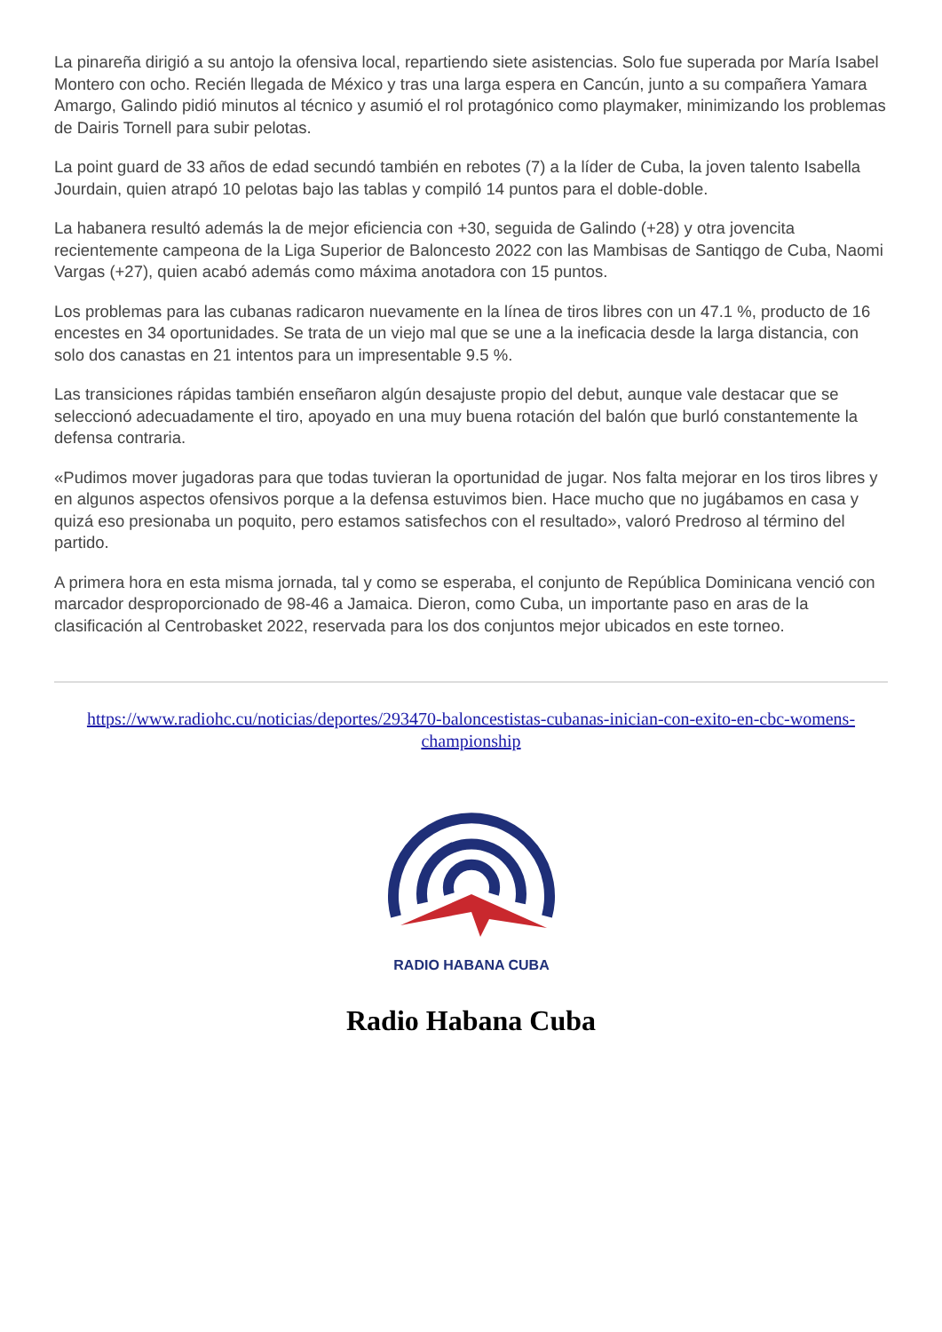La pinareña dirigió a su antojo la ofensiva local, repartiendo siete asistencias. Solo fue superada por María Isabel Montero con ocho. Recién llegada de México y tras una larga espera en Cancún, junto a su compañera Yamara Amargo, Galindo pidió minutos al técnico y asumió el rol protagónico como playmaker, minimizando los problemas de Dairis Tornell para subir pelotas.
La point guard de 33 años de edad secundó también en rebotes (7) a la líder de Cuba, la joven talento Isabella Jourdain, quien atrapó 10 pelotas bajo las tablas y compiló 14 puntos para el doble-doble.
La habanera resultó además la de mejor eficiencia con +30, seguida de Galindo (+28) y otra jovencita recientemente campeona de la Liga Superior de Baloncesto 2022 con las Mambisas de Santiqgo de Cuba, Naomi Vargas (+27), quien acabó además como máxima anotadora con 15 puntos.
Los problemas para las cubanas radicaron nuevamente en la línea de tiros libres con un 47.1 %, producto de 16 encestes en 34 oportunidades. Se trata de un viejo mal que se une a la ineficacia desde la larga distancia, con solo dos canastas en 21 intentos para un impresentable 9.5 %.
Las transiciones rápidas también enseñaron algún desajuste propio del debut, aunque vale destacar que se seleccionó adecuadamente el tiro, apoyado en una muy buena rotación del balón que burló constantemente la defensa contraria.
«Pudimos mover jugadoras para que todas tuvieran la oportunidad de jugar. Nos falta mejorar en los tiros libres y en algunos aspectos ofensivos porque a la defensa estuvimos bien. Hace mucho que no jugábamos en casa y quizá eso presionaba un poquito, pero estamos satisfechos con el resultado», valoró Predroso al término del partido.
A primera hora en esta misma jornada, tal y como se esperaba, el conjunto de República Dominicana venció con marcador desproporcionado de 98-46 a Jamaica. Dieron, como Cuba, un importante paso en aras de la clasificación al Centrobasket 2022, reservada para los dos conjuntos mejor ubicados en este torneo.
https://www.radiohc.cu/noticias/deportes/293470-baloncestistas-cubanas-inician-con-exito-en-cbc-womens-championship
RADIO HABANA CUBA
Radio Habana Cuba